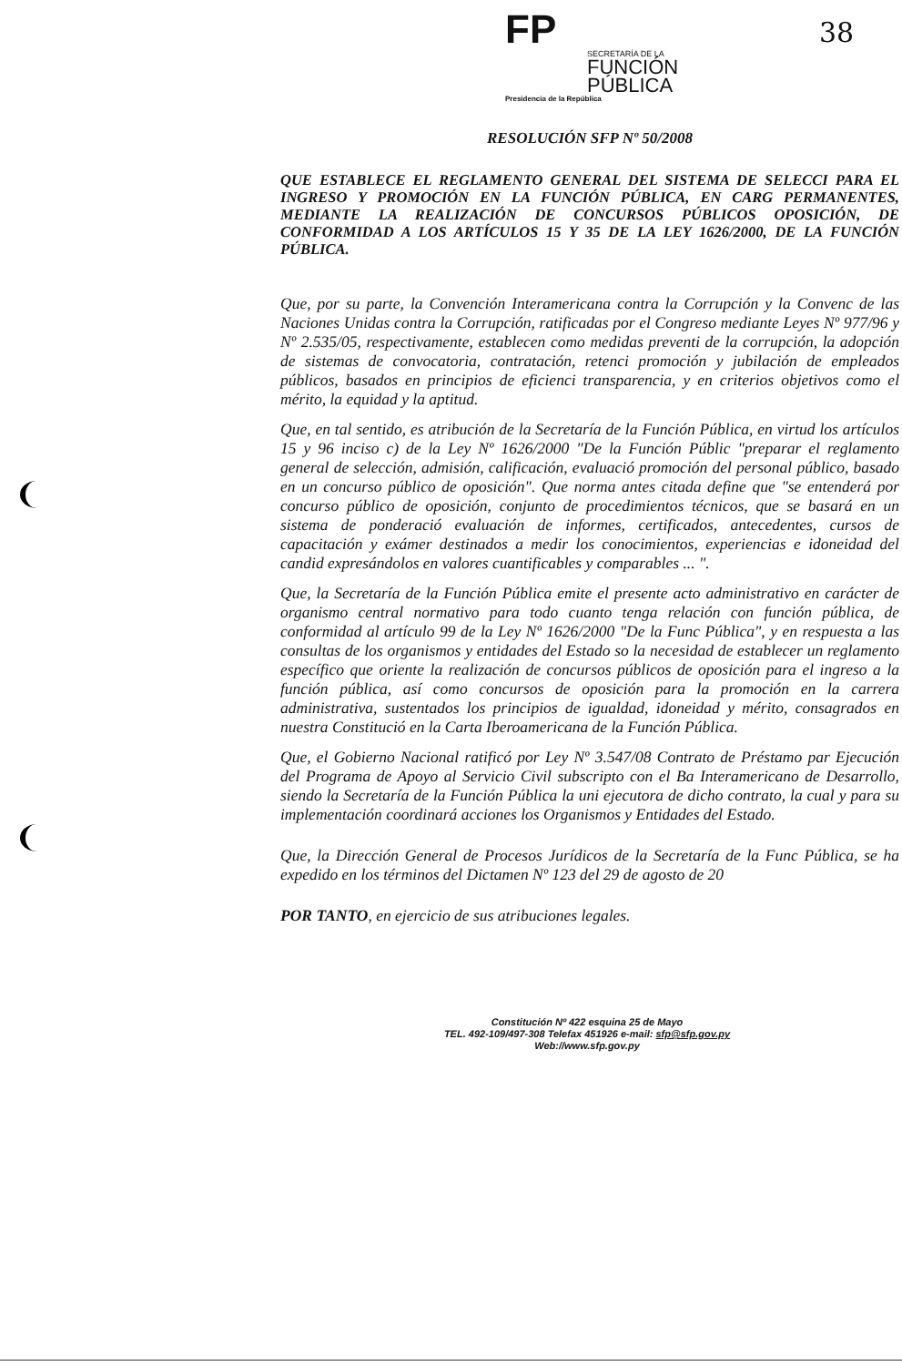38
FP
SECRETARÍA DE LA
FUNCIÓN
PÚBLICA
Presidencia de la República
RESOLUCIÓN SFP Nº 50/2008
QUE ESTABLECE EL REGLAMENTO GENERAL DEL SISTEMA DE SELECCI PARA EL INGRESO Y PROMOCIÓN EN LA FUNCIÓN PÚBLICA, EN CARG PERMANENTES, MEDIANTE LA REALIZACIÓN DE CONCURSOS PÚBLICOS OPOSICIÓN, DE CONFORMIDAD A LOS ARTÍCULOS 15 Y 35 DE LA LEY 1626/2000, DE LA FUNCIÓN PÚBLICA.
Que, por su parte, la Convención Interamericana contra la Corrupción y la Convenc de las Naciones Unidas contra la Corrupción, ratificadas por el Congreso mediante Leyes Nº 977/96 y Nº 2.535/05, respectivamente, establecen como medidas preventi de la corrupción, la adopción de sistemas de convocatoria, contratación, retenci promoción y jubilación de empleados públicos, basados en principios de eficienci transparencia, y en criterios objetivos como el mérito, la equidad y la aptitud.
Que, en tal sentido, es atribución de la Secretaría de la Función Pública, en virtud los artículos 15 y 96 inciso c) de la Ley Nº 1626/2000 "De la Función Públic "preparar el reglamento general de selección, admisión, calificación, evaluació promoción del personal público, basado en un concurso público de oposición". Que norma antes citada define que "se entenderá por concurso público de oposición, conjunto de procedimientos técnicos, que se basará en un sistema de ponderació evaluación de informes, certificados, antecedentes, cursos de capacitación y exámer destinados a medir los conocimientos, experiencias e idoneidad del candid expresándolos en valores cuantificables y comparables ... ".
Que, la Secretaría de la Función Pública emite el presente acto administrativo en carácter de organismo central normativo para todo cuanto tenga relación con función pública, de conformidad al artículo 99 de la Ley Nº 1626/2000 "De la Func Pública", y en respuesta a las consultas de los organismos y entidades del Estado so la necesidad de establecer un reglamento específico que oriente la realización de concursos públicos de oposición para el ingreso a la función pública, así como concursos de oposición para la promoción en la carrera administrativa, sustentados los principios de igualdad, idoneidad y mérito, consagrados en nuestra Constitució en la Carta Iberoamericana de la Función Pública.
Que, el Gobierno Nacional ratificó por Ley Nº 3.547/08 Contrato de Préstamo par Ejecución del Programa de Apoyo al Servicio Civil subscripto con el Ba Interamericano de Desarrollo, siendo la Secretaría de la Función Pública la uni ejecutora de dicho contrato, la cual y para su implementación coordinará acciones los Organismos y Entidades del Estado.
Que, la Dirección General de Procesos Jurídicos de la Secretaría de la Func Pública, se ha expedido en los términos del Dictamen Nº 123 del 29 de agosto de 20
POR TANTO, en ejercicio de sus atribuciones legales.
Constitución Nº 422 esquina 25 de Mayo
TEL. 492-109/497-308 Telefax 451926 e-mail: sfp@sfp.gov.py
Web://www.sfp.gov.py